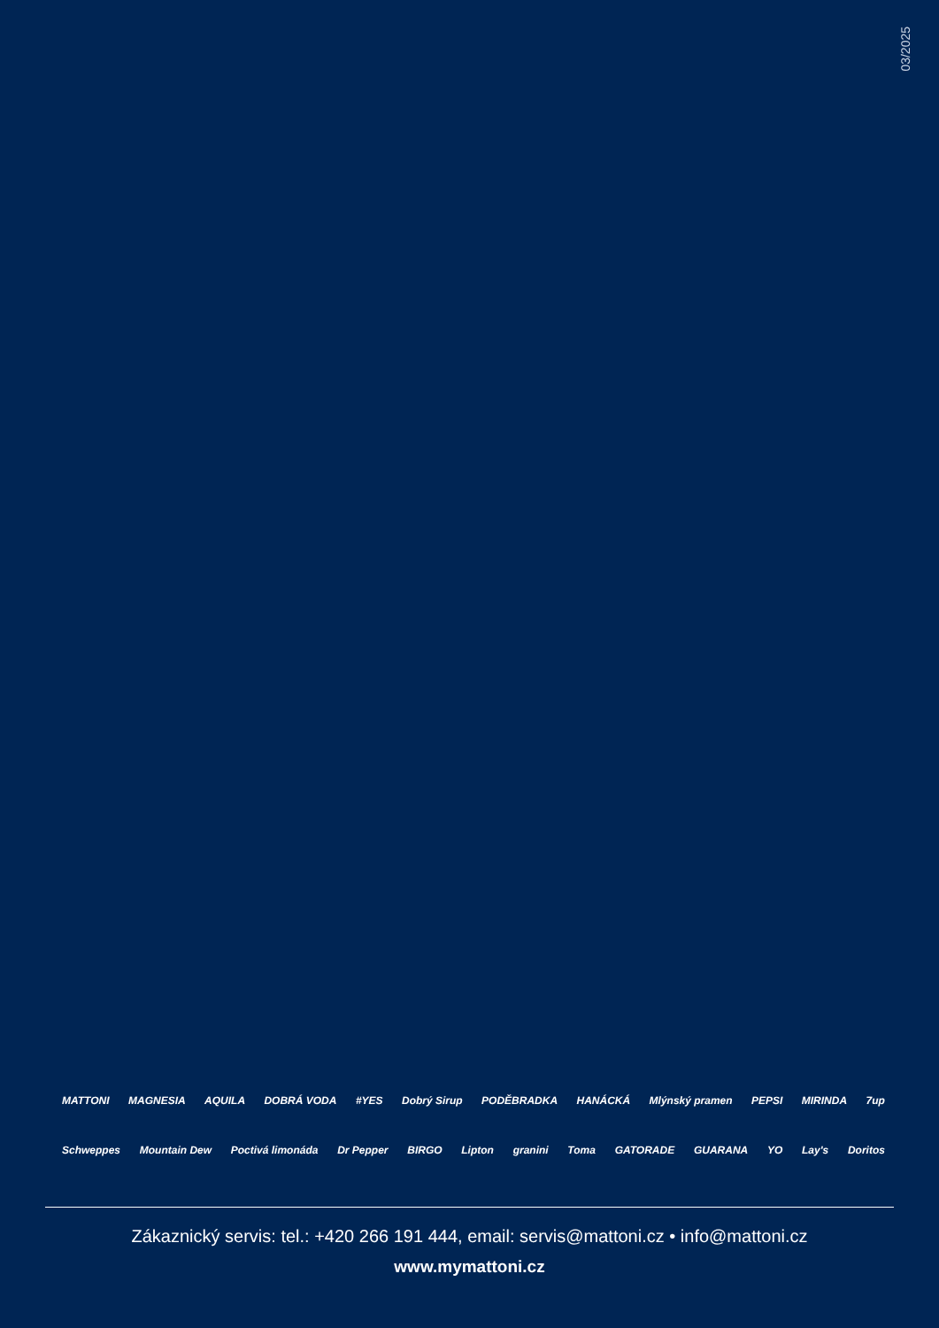03/2025
MATTONI MAGNESIA AQUILA DOBRÁ VODA #YES Dobrý Sirup PODĚBRADKA HANÁCKÁ Mlýnský pramen PEPSI MIRINDA 7up
Schweppes Mountain Dew Poctivá limonáda Dr Pepper BIRGO Lipton granini Toma GATORADE GUARANA YO Lay's Doritos
Zákaznický servis: tel.: +420 266 191 444, email: servis@mattoni.cz • info@mattoni.cz
www.mymattoni.cz